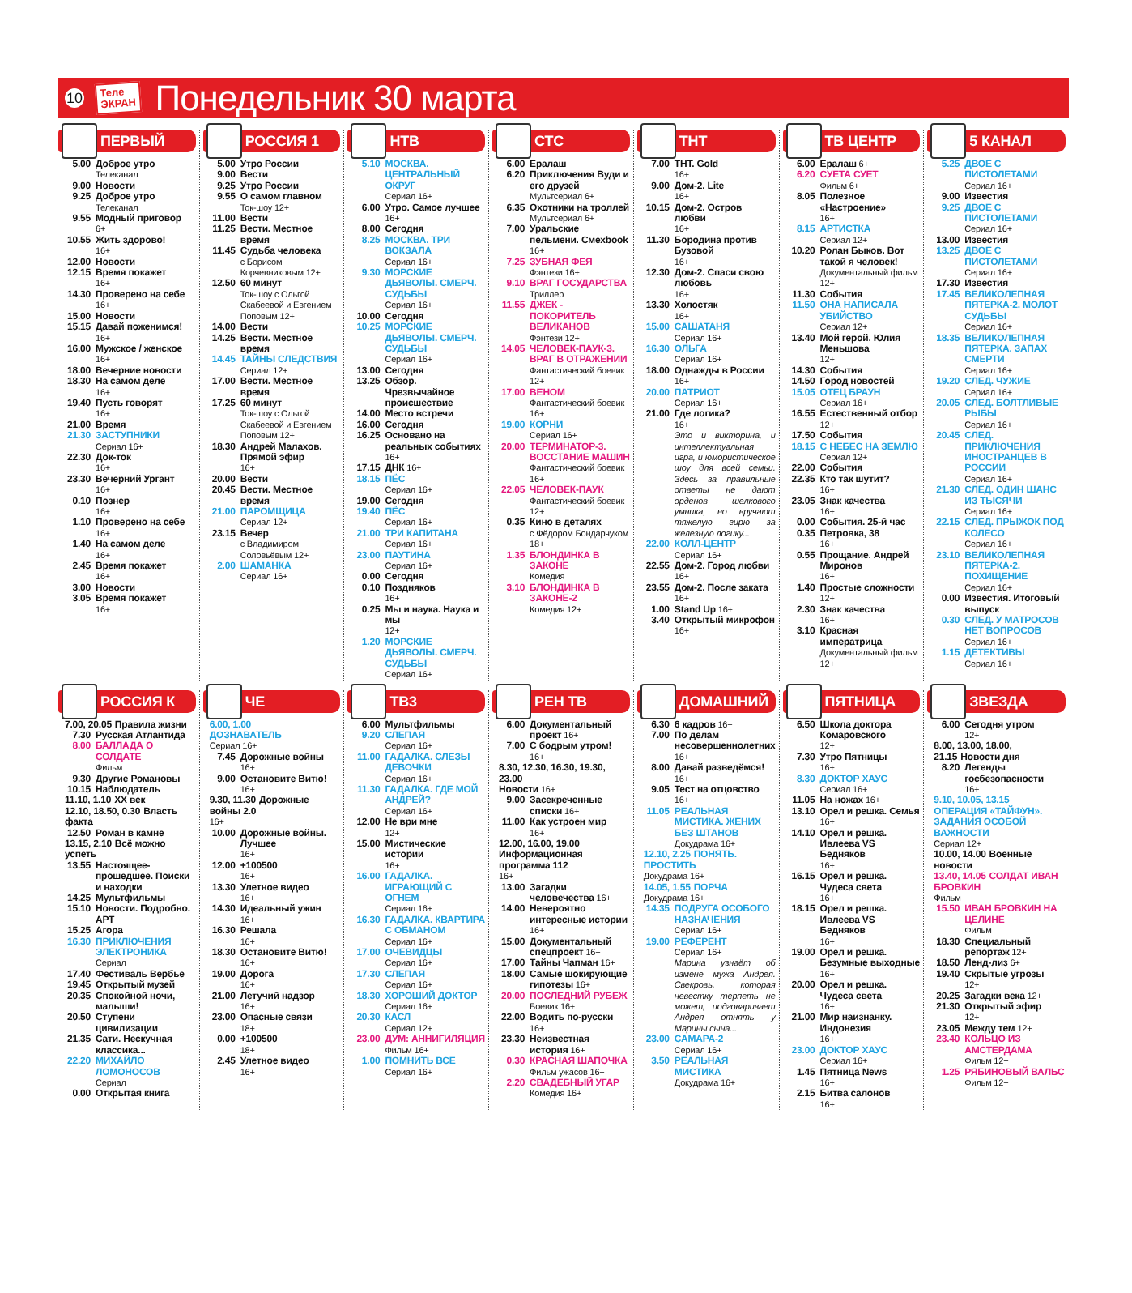10 Теле
ЭКРАН Понедельник 30 марта
ПЕРВЫЙ
5.00 Доброе утро
Телеканал
9.00 Новости
9.25 Доброе утро
Телеканал
9.55 Модный приговор
6+
10.55 Жить здорово!
16+
12.00 Новости
12.15 Время покажет
16+
14.30 Проверено на себе
16+
15.00 Новости
15.15 Давай поженимся!
16+
16.00 Мужское / женское
16+
18.00 Вечерние новости
18.30 На самом деле
16+
19.40 Пусть говорят
16+
21.00 Время
21.30 ЗАСТУПНИКИ
Сериал 16+
22.30 Док-ток
16+
23.30 Вечерний Ургант
16+
0.10 Познер
16+
1.10 Проверено на себе
16+
1.40 На самом деле
16+
2.45 Время покажет
16+
3.00 Новости
3.05 Время покажет
16+
РОССИЯ 1
5.00 Утро России
9.00 Вести
9.25 Утро России
9.55 О самом главном
Ток-шоу 12+
11.00 Вести
11.25 Вести. Местное время
11.45 Судьба человека
с Борисом Корчевниковым 12+
12.50 60 минут
Ток-шоу с Ольгой Скабеевой и Евгением Поповым 12+
14.00 Вести
14.25 Вести. Местное время
14.45 ТАЙНЫ СЛЕДСТВИЯ
Сериал 12+
17.00 Вести. Местное время
17.25 60 минут
Ток-шоу с Ольгой Скабеевой и Евгением Поповым 12+
18.30 Андрей Малахов. Прямой эфир
16+
20.00 Вести
20.45 Вести. Местное время
21.00 ПАРОМЩИЦА
Сериал 12+
23.15 Вечер
с Владимиром Соловьёвым 12+
2.00 ШАМАНКА
Сериал 16+
НТВ
5.10 МОСКВА. ЦЕНТРАЛЬНЫЙ ОКРУГ
Сериал 16+
6.00 Утро. Самое лучшее 16+
8.00 Сегодня
8.25 МОСКВА. ТРИ ВОКЗАЛА
Сериал 16+
9.30 МОРСКИЕ ДЬЯВОЛЫ. СМЕРЧ. СУДЬБЫ
Сериал 16+
10.00 Сегодня
10.25 МОРСКИЕ ДЬЯВОЛЫ. СМЕРЧ. СУДЬБЫ
Сериал 16+
13.00 Сегодня
13.25 Обзор. Чрезвычайное происшествие
14.00 Место встречи
16.00 Сегодня
16.25 Основано на реальных событиях
16+
17.15 ДНК 16+
18.15 ПЁС
Сериал 16+
19.00 Сегодня
19.40 ПЁС
Сериал 16+
21.00 ТРИ КАПИТАНА
Сериал 16+
23.00 ПАУТИНА
Сериал 16+
0.00 Сегодня
0.10 Поздняков
16+
0.25 Мы и наука. Наука и мы
12+
1.20 МОРСКИЕ ДЬЯВОЛЫ. СМЕРЧ. СУДЬБЫ
Сериал 16+
СТС
6.00 Ералаш
6.20 Приключения Вуди и его друзей
Мультсериал 6+
6.35 Охотники на троллей
Мультсериал 6+
7.00 Уральские пельмени. Смехbook
16+
7.25 ЗУБНАЯ ФЕЯ
Фэнтези 16+
9.10 ВРАГ ГОСУДАРСТВА
Триллер
11.55 ДЖЕК - ПОКОРИТЕЛЬ ВЕЛИКАНОВ
Фэнтези 12+
14.05 ЧЕЛОВЕК-ПАУК-3. ВРАГ В ОТРАЖЕНИИ
Фантастический боевик 12+
17.00 ВЕНОМ
Фантастический боевик 16+
19.00 КОРНИ
Сериал 16+
20.00 ТЕРМИНАТОР-3. ВОССТАНИЕ МАШИН
Фантастический боевик 16+
22.05 ЧЕЛОВЕК-ПАУК
Фантастический боевик 12+
0.35 Кино в деталях
с Фёдором Бондарчуком 18+
1.35 БЛОНДИНКА В ЗАКОНЕ
Комедия
3.10 БЛОНДИНКА В ЗАКОНЕ-2
Комедия 12+
ТНТ
7.00 ТНТ. Gold
16+
9.00 Дом-2. Lite
16+
10.15 Дом-2. Остров любви
16+
11.30 Бородина против Бузовой
16+
12.30 Дом-2. Спаси свою любовь
16+
13.30 Холостяк
16+
15.00 САШАТАНЯ
Сериал 16+
16.30 ОЛЬГА
Сериал 16+
18.00 Однажды в России
16+
20.00 ПАТРИОТ
Сериал 16+
21.00 Где логика?
16+
Это и викторина, и интеллектуальная игра, и юмористическое шоу для всей семьи. Здесь за правильные ответы не дают орденов шелкового умника, но вручают тяжелую гирю за железную логику...
22.00 КОЛЛ-ЦЕНТР
Сериал 16+
22.55 Дом-2. Город любви
16+
23.55 Дом-2. После заката
16+
1.00 Stand Up 16+
3.40 Открытый микрофон
16+
ТВ ЦЕНТР
6.00 Ералаш 6+
6.20 СУЕТА СУЕТ
Фильм 6+
8.05 Полезное «Настроение»
16+
8.15 АРТИСТКА
Сериал 12+
10.20 Ролан Быков. Вот такой я человек!
Документальный фильм 12+
11.30 События
11.50 ОНА НАПИСАЛА УБИЙСТВО
Сериал 12+
13.40 Мой герой. Юлия Меньшова
12+
14.30 События
14.50 Город новостей
15.05 ОТЕЦ БРАУН
Сериал 16+
16.55 Естественный отбор 12+
17.50 События
18.15 С НЕБЕС НА ЗЕМЛЮ
Сериал 12+
22.00 События
22.35 Кто так шутит?
16+
23.05 Знак качества
16+
0.00 События. 25-й час
0.35 Петровка, 38
16+
0.55 Прощание. Андрей Миронов
16+
1.40 Простые сложности 12+
2.30 Знак качества
16+
3.10 Красная императрица
Документальный фильм 12+
5 КАНАЛ
5.25 ДВОЕ С ПИСТОЛЕТАМИ
Сериал 16+
9.00 Известия
9.25 ДВОЕ С ПИСТОЛЕТАМИ
Сериал 16+
13.00 Известия
13.25 ДВОЕ С ПИСТОЛЕТАМИ
Сериал 16+
17.30 Известия
17.45 ВЕЛИКОЛЕПНАЯ ПЯТЕРКА-2. МОЛОТ СУДЬБЫ
Сериал 16+
18.35 ВЕЛИКОЛЕПНАЯ ПЯТЕРКА. ЗАПАХ СМЕРТИ
Сериал 16+
19.20 СЛЕД. ЧУЖИЕ
Сериал 16+
20.05 СЛЕД. БОЛТЛИВЫЕ РЫБЫ
Сериал 16+
20.45 СЛЕД. ПРИКЛЮЧЕНИЯ ИНОСТРАНЦЕВ В РОССИИ
Сериал 16+
21.30 СЛЕД. ОДИН ШАНС ИЗ ТЫСЯЧИ
Сериал 16+
22.15 СЛЕД. ПРЫЖОК ПОД КОЛЕСО
Сериал 16+
23.10 ВЕЛИКОЛЕПНАЯ ПЯТЕРКА-2. ПОХИЩЕНИЕ
Сериал 16+
0.00 Известия. Итоговый выпуск
0.30 СЛЕД. У МАТРОСОВ НЕТ ВОПРОСОВ
Сериал 16+
1.15 ДЕТЕКТИВЫ
Сериал 16+
РОССИЯ К
7.00, 20.05 Правила жизни
7.30 Русская Атлантида
8.00 БАЛЛАДА О СОЛДАТЕ
Фильм
9.30 Другие Романовы
10.15 Наблюдатель
11.10, 1.10 XX век
12.10, 18.50, 0.30 Власть факта
12.50 Роман в камне
13.15, 2.10 Всё можно успеть
13.55 Настоящее-прошедшее. Поиски и находки
14.25 Мультфильмы
15.10 Новости. Подробно. АРТ
15.25 Агора
16.30 ПРИКЛЮЧЕНИЯ ЭЛЕКТРОНИКА
Сериал
17.40 Фестиваль Вербье
19.45 Открытый музей
20.35 Спокойной ночи, малыши!
20.50 Ступени цивилизации
21.35 Сати. Нескучная классика...
22.20 МИХАЙЛО ЛОМОНОСОВ
Сериал
0.00 Открытая книга
ЧЕ
6.00, 1.00
ДОЗНАВАТЕЛЬ
Сериал 16+
7.45 Дорожные войны
16+
9.00 Остановите Витю!
16+
9.30, 11.30 Дорожные войны 2.0
16+
10.00 Дорожные войны. Лучшее
16+
12.00 +100500
16+
13.30 Улетное видео
16+
14.30 Идеальный ужин
16+
16.30 Решала
16+
18.30 Остановите Витю!
16+
19.00 Дорога
16+
21.00 Летучий надзор
16+
23.00 Опасные связи
18+
0.00 +100500
18+
2.45 Улетное видео
16+
ТВ3
6.00 Мультфильмы
9.20 СЛЕПАЯ
Сериал 16+
11.00 ГАДАЛКА. СЛЕЗЫ ДЕВОЧКИ
Сериал 16+
11.30 ГАДАЛКА. ГДЕ МОЙ АНДРЕЙ?
Сериал 16+
12.00 Не ври мне
12+
15.00 Мистические истории
16+
16.00 ГАДАЛКА. ИГРАЮЩИЙ С ОГНЕМ
Сериал 16+
16.30 ГАДАЛКА. КВАРТИРА С ОБМАНОМ
Сериал 16+
17.00 ОЧЕВИДЦЫ
Сериал 16+
17.30 СЛЕПАЯ
Сериал 16+
18.30 ХОРОШИЙ ДОКТОР
Сериал 16+
20.30 КАСЛ
Сериал 12+
23.00 ДУМ: АННИГИЛЯЦИЯ
Фильм 16+
1.00 ПОМНИТЬ ВСЕ
Сериал 16+
РЕН ТВ
6.00 Документальный проект 16+
7.00 С бодрым утром!
16+
8.30, 12.30, 16.30, 19.30, 23.00
Новости 16+
9.00 Засекреченные списки 16+
11.00 Как устроен мир
16+
12.00, 16.00, 19.00
Информационная программа 112
16+
13.00 Загадки человечества 16+
14.00 Невероятно интересные истории 16+
15.00 Документальный спецпроект 16+
17.00 Тайны Чапман 16+
18.00 Самые шокирующие гипотезы 16+
20.00 ПОСЛЕДНИЙ РУБЕЖ
Боевик 16+
22.00 Водить по-русски
16+
23.30 Неизвестная история 16+
0.30 КРАСНАЯ ШАПОЧКА
Фильм ужасов 16+
2.20 СВАДЕБНЫЙ УГАР
Комедия 16+
ДОМАШНИЙ
6.30 6 кадров 16+
7.00 По делам несовершеннолетних 16+
8.00 Давай разведёмся! 16+
9.05 Тест на отцовство 16+
11.05 РЕАЛЬНАЯ МИСТИКА. ЖЕНИХ БЕЗ ШТАНОВ
Докудрама 16+
12.10, 2.25 ПОНЯТЬ. ПРОСТИТЬ
Докудрама 16+
14.05, 1.55 ПОРЧА
Докудрама 16+
14.35 ПОДРУГА ОСОБОГО НАЗНАЧЕНИЯ
Сериал 16+
19.00 РЕФЕРЕНТ
Сериал 16+
Марина узнаёт об измене мужа Андрея. Свекровь, которая невестку терпеть не может, подговаривает Андрея отнять у Марины сына...
23.00 САМАРА-2
Сериал 16+
3.50 РЕАЛЬНАЯ МИСТИКА
Докудрама 16+
ПЯТНИЦА
6.50 Школа доктора Комаровского
12+
7.30 Утро Пятницы
16+
8.30 ДОКТОР ХАУС
Сериал 16+
11.05 На ножах 16+
13.10 Орел и решка. Семья 16+
14.10 Орел и решка. Ивлеева VS Бедняков
16+
16.15 Орел и решка. Чудеса света
16+
18.15 Орел и решка. Ивлеева VS Бедняков
16+
19.00 Орел и решка. Безумные выходные
16+
20.00 Орел и решка. Чудеса света
16+
21.00 Мир наизнанку. Индонезия
16+
23.00 ДОКТОР ХАУС
Сериал 16+
1.45 Пятница News
16+
2.15 Битва салонов
16+
ЗВЕЗДА
6.00 Сегодня утром
12+
8.00, 13.00, 18.00, 21.15 Новости дня
8.20 Легенды госбезопасности
16+
9.10, 10.05, 13.15
ОПЕРАЦИЯ «ТАЙФУН». ЗАДАНИЯ ОСОБОЙ ВАЖНОСТИ
Сериал 12+
10.00, 14.00 Военные новости
13.40, 14.05 СОЛДАТ ИВАН БРОВКИН
Фильм
15.50 ИВАН БРОВКИН НА ЦЕЛИНЕ
Фильм
18.30 Специальный репортаж 12+
18.50 Ленд-лиз 6+
19.40 Скрытые угрозы
12+
20.25 Загадки века 12+
21.30 Открытый эфир
12+
23.05 Между тем 12+
23.40 КОЛЬЦО ИЗ АМСТЕРДАМА
Фильм 12+
1.25 РЯБИНОВЫЙ ВАЛЬС
Фильм 12+